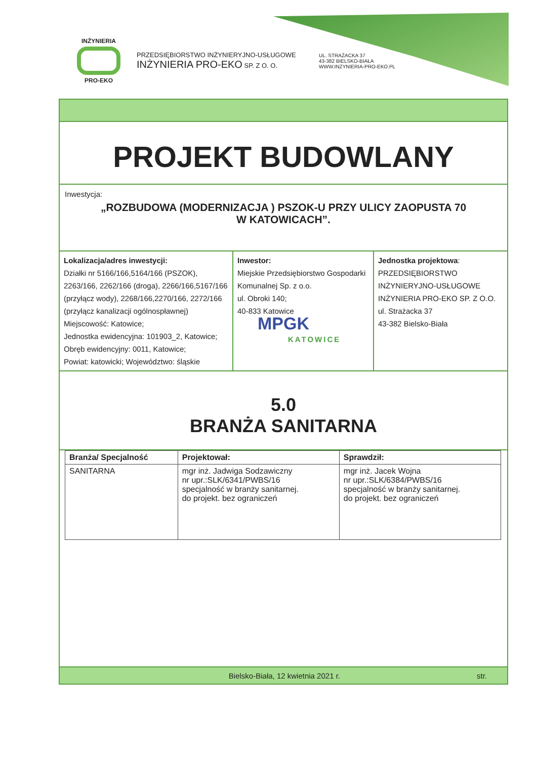INŻYNIERIA
PRO-EKO
PRZEDSIĘBIORSTWO INŻYNIERYJNO-USŁUGOWE
INŻYNIERIA PRO-EKO SP. Z O. O.
UL. STRAŻACKA 37
43-382 BIELSKO-BIAŁA
WWW.INZYNIERIA-PRO-EKO.PL
PROJEKT BUDOWLANY
Inwestycja:
„ROZBUDOWA (MODERNIZACJA ) PSZOK-U PRZY ULICY ZAOPUSTA 70
W KATOWICACH”.
Lokalizacja/adres inwestycji:
Działki nr 5166/166,5164/166 (PSZOK), 2263/166, 2262/166 (droga), 2266/166,5167/166 (przyłącz wody), 2268/166,2270/166, 2272/166 (przyłącz kanalizacji ogólnospławnej)
Miejscowość: Katowice;
Jednostka ewidencyjna: 101903_2, Katowice;
Obręb ewidencyjny: 0011, Katowice;
Powiat: katowicki; Województwo: śląskie
Inwestor:
Miejskie Przedsiębiorstwo Gospodarki Komunalnej Sp. z o.o.
ul. Obroki 140;
40-833 Katowice
MPGK
KATOWICE
Jednostka projektowa:
PRZEDSIĘBIORSTWO
INŻYNIERYJNO-USŁUGOWE
INŻYNIERIA PRO-EKO SP. Z O.O.
ul. Strażacka 37
43-382 Bielsko-Biała
5.0
BRANŻA SANITARNA
| Branża/ Specjalność | Projektował: | Sprawdził: |
| --- | --- | --- |
| SANITARNA | mgr inż. Jadwiga Sodzawiczny nr upr.:SLK/6341/PWBS/16 specjalność w branży sanitarnej. do projekt. bez ograniczeń | mgr inż. Jacek Wojna nr upr.:SLK/6384/PWBS/16 specjalność w branży sanitarnej. do projekt. bez ograniczeń |
Bielsko-Biała, 12 kwietnia 2021 r. str.